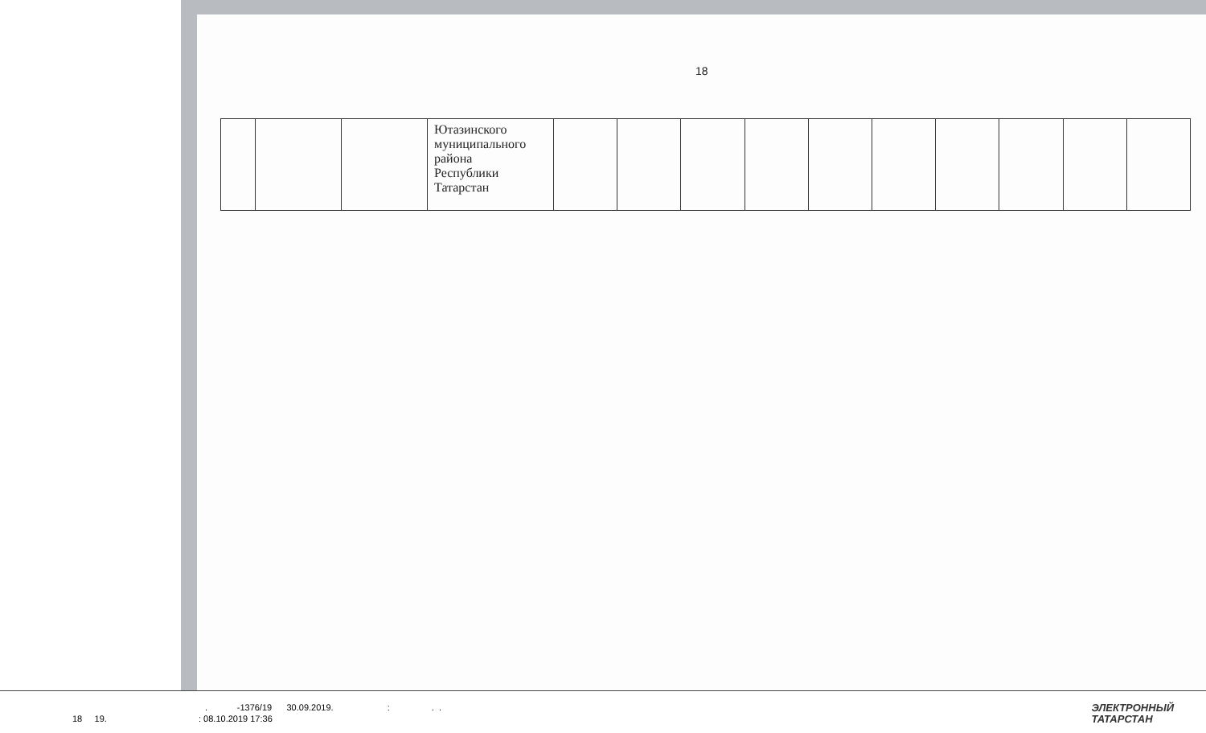18
| | | | Ютазинского муниципального района Республики Татарстан | | | | | | | | | | |
18 19.
. -1376/19 30.09.2019. : . .
: 08.10.2019 17:36
ЭЛЕКТРОННЫЙ
ТАТАРСТАН